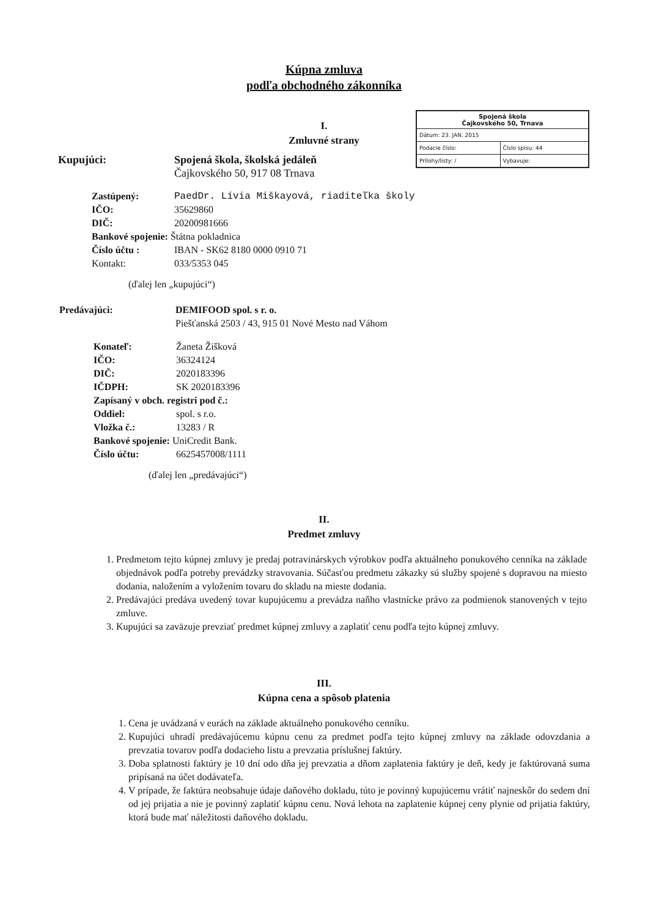Kúpna zmluva
podľa obchodného zákonníka
| Spojená škola Čajkovského 50, Trnava | |
| Dátum: 23. JAN. 2015 | |
| Podacie číslo: | Číslo spisu: 44 |
| Prílohy/listy: / | Vybavuje: |
I.
Zmluvné strany
Kupujúci: Spojená škola, školská jedáleň
Čajkovského 50, 917 08 Trnava
Zastúpený: PaedDr. Lívia Miškayová, riaditeľka školy
IČO: 35629860
DIČ: 20200981666
Bankové spojenie: Štátna pokladnica
Číslo účtu : IBAN - SK62 8180 0000 0910 71
Kontakt: 033/5353 045
(ďalej len „kupujúci“)
Predávajúci: DEMIFOOD spol. s r. o.
Piešťanská 2503 / 43, 915 01 Nové Mesto nad Váhom
Konateľ: Žaneta Žišková
IČO: 36324124
DIČ: 2020183396
IČDPH: SK 2020183396
Zapísaný v obch. registri pod č.:
Oddiel: spol. s r.o.
Vložka č.: 13283 / R
Bankové spojenie: UniCredit Bank.
Číslo účtu: 6625457008/1111
(ďalej len „predávajúci“)
II.
Predmet zmluvy
1. Predmetom tejto kúpnej zmluvy je predaj potravinárskych výrobkov podľa aktuálneho ponukového cenníka na základe objednávok podľa potreby prevádzky stravovania. Súčasťou predmetu zákazky sú služby spojené s dopravou na miesto dodania, naložením a vyložením tovaru do skladu na mieste dodania.
2. Predávajúci predáva uvedený tovar kupujúcemu a prevádza naňho vlastnícke právo za podmienok stanovených v tejto zmluve.
3. Kupujúci sa zaväzuje prevziať predmet kúpnej zmluvy a zaplatiť cenu podľa tejto kúpnej zmluvy.
III.
Kúpna cena a spôsob platenia
1. Cena je uvádzaná v eurách na základe aktuálneho ponukového cenníku.
2. Kupujúci uhradí predávajúcemu kúpnu cenu za predmet podľa tejto kúpnej zmluvy na základe odovzdania a prevzatia tovarov podľa dodacieho listu a prevzatia príslušnej faktúry.
3. Doba splatnosti faktúry je 10 dní odo dňa jej prevzatia a dňom zaplatenia faktúry je deň, kedy je faktúrovaná suma pripísaná na účet dodávateľa.
4. V prípade, že faktúra neobsahuje údaje daňového dokladu, túto je povinný kupujúcemu vrátiť najneskôr do sedem dní od jej prijatia a nie je povinný zaplatiť kúpnu cenu. Nová lehota na zaplatenie kúpnej ceny plynie od prijatia faktúry, ktorá bude mať náležitosti daňového dokladu.